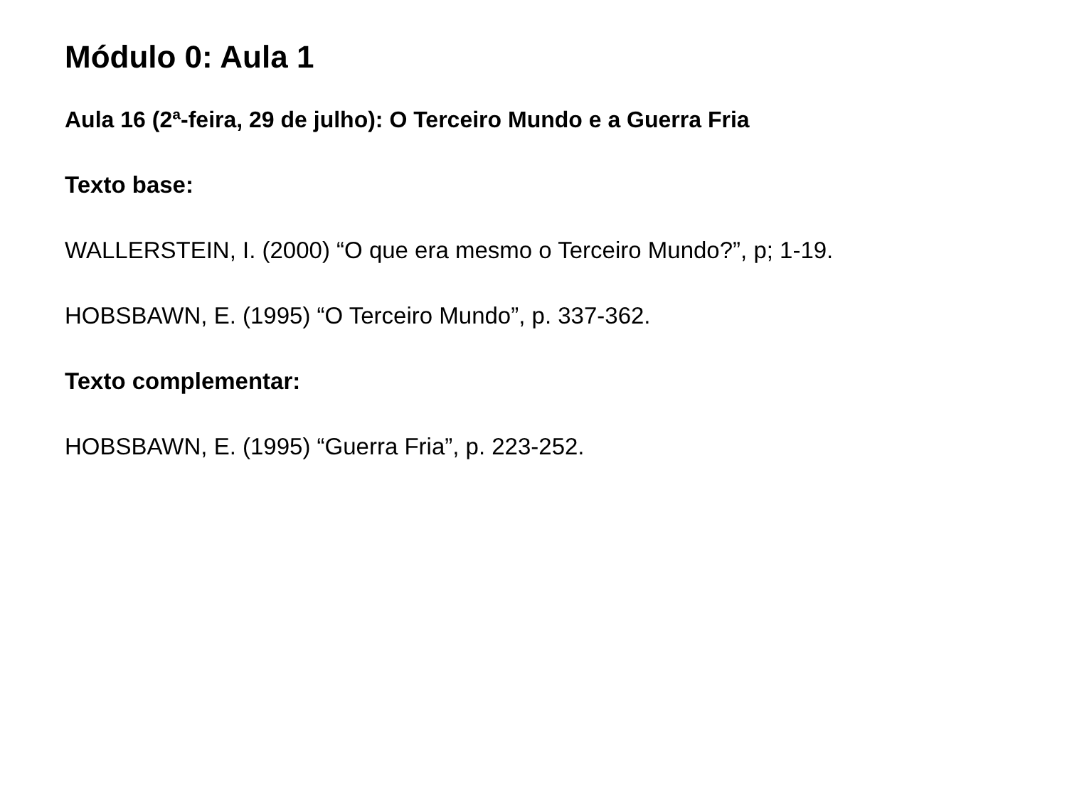Módulo 0: Aula 1
Aula 16 (2ª-feira, 29 de julho): O Terceiro Mundo e a Guerra Fria
Texto base:
WALLERSTEIN, I. (2000) “O que era mesmo o Terceiro Mundo?”, p; 1-19.
HOBSBAWN, E. (1995) “O Terceiro Mundo”, p. 337-362.
Texto complementar:
HOBSBAWN, E. (1995) “Guerra Fria”, p. 223-252.